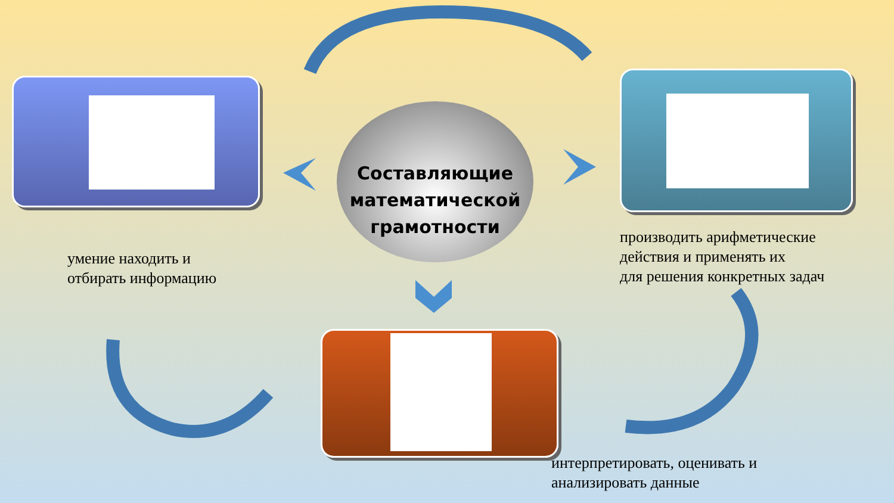Составляющие
математической
грамотности
умение находить и
отбирать информацию
производить арифметические
действия и применять их
для решения конкретных задач
интерпретировать, оценивать и
анализировать данные